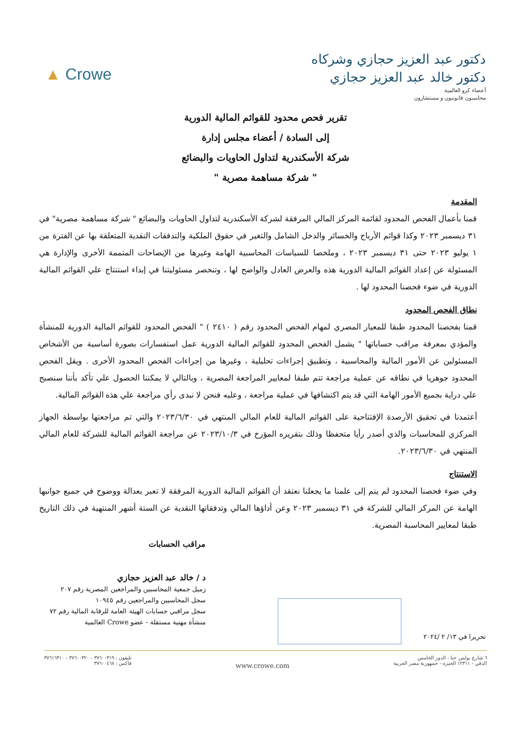دكتور عبد العزيز حجازي وشركاه
دكتور خالد عبد العزيز حجازي
أعضاء كرو العالمية
محاسبون قانونيون و مستشارون
▲ Crowe
تقرير فحص محدود للقوائم المالية الدورية
إلى السادة / أعضاء مجلس إدارة
شركة الأسكندرية لتداول الحاويات والبضائع
" شركة مساهمة مصرية "
المقدمة
قمنا بأعمال الفحص المحدود لقائمة المركز المالي المرفقة لشركة الأسكندرية لتداول الحاويات والبضائع " شركة مساهمة مصرية" في ٣١ ديسمبر ٢٠٢٣ وكذا قوائم الأرباح والخسائر والدخل الشامل والتغير في حقوق الملكية والتدفقات النقدية المتعلقة بها عن الفترة من ١ يوليو ٢٠٢٣ حتى ٣١ ديسمبر ٢٠٢٣ ، وملخصا للسياسات المحاسبية الهامة وغيرها من الإيضاحات المتممة الأخرى والإدارة هي المسئولة عن إعداد القوائم المالية الدورية هذه والعرض العادل والواضح لها ، وتنحصر مسئوليتنا في إبداء استنتاج علي القوائم المالية الدورية في ضوء فحصنا المحدود لها .
نطاق الفحص المحدود
قمنا بفحصنا المحدود طبقا للمعيار المصري لمهام الفحص المحدود رقم ( ٢٤١٠ ) " الفحص المحدود للقوائم المالية الدورية للمنشأة والمؤدي بمعرفة مراقب حساباتها " يشمل الفحص المحدود للقوائم المالية الدورية عمل استفسارات بصورة أساسية من الأشخاص المسئولين عن الأمور المالية والمحاسبية ، وتطبيق إجراءات تحليلية ، وغيرها من إجراءات الفحص المحدود الأخرى . ويقل الفحص المحدود جوهريا في نطاقه عن عملية مراجعة تتم طبقا لمعايير المراجعة المصرية ، وبالتالي لا يمكننا الحصول علي تأكد بأننا سنصبح علي دراية بجميع الأمور الهامة التي قد يتم اكتشافها في عملية مراجعة ، وعليه فنحن لا نبدى رأي مراجعة علي هذه القوائم المالية.
أعتمدنا في تحقيق الأرصدة الإفتتاحية على القوائم المالية للعام المالي المنتهي في ٢٠٢٣/٦/٣٠ والتي تم مراجعتها بواسطة الجهاز المركزي للمحاسبات والذي أصدر رأيا متحفظا وذلك بتقريره المؤرخ في ٢٠٢٣/١٠/٣ عن مراجعة القوائم المالية للشركة للعام المالي المنتهي في ٢٠٢٣/٦/٣٠.
الاستنتاج
وفي ضوء فحصنا المحدود لم ينم إلى علمنا ما يجعلنا نعتقد أن القوائم المالية الدورية المرفقة لا تعبر بعدالة ووضوح في جميع جوانبها الهامة عن المركز المالي للشركة في ٣١ ديسمبر ٢٠٢٣ وعن أداؤها المالي وتدفقاتها النقدية عن الستة أشهر المنتهية في ذلك التاريخ طبقا لمعايير المحاسبة المصرية.
مراقب الحسابات
د / خالد عبد العزيز حجازي
زميل جمعية المحاسبين والمراجعين المصرية رقم ٢٠٧
سجل المحاسبين والمراجعين رقم ١٠٩٤٥
سجل مراقبي حسابات الهيئة العامة للرقابة المالية رقم ٧٢
منشأة مهنية مستقلة - عضو Crowe العالمية
تحريرا في ١٣/ ٢ /٢٠٢٤
٦ شارع بولس حنا - الدور الخامس
الدقي - ١٢٣١١ الجيزة - جمهورية مصر العربية
www.crowe.com
تليفون : ٣٧٦٠٠٣١٩ - ٣٧٦٠٠٣٢٠ - ٣٧٦١٦٣١٠
فاكس : ٣٧٦٠٠٤٦٨